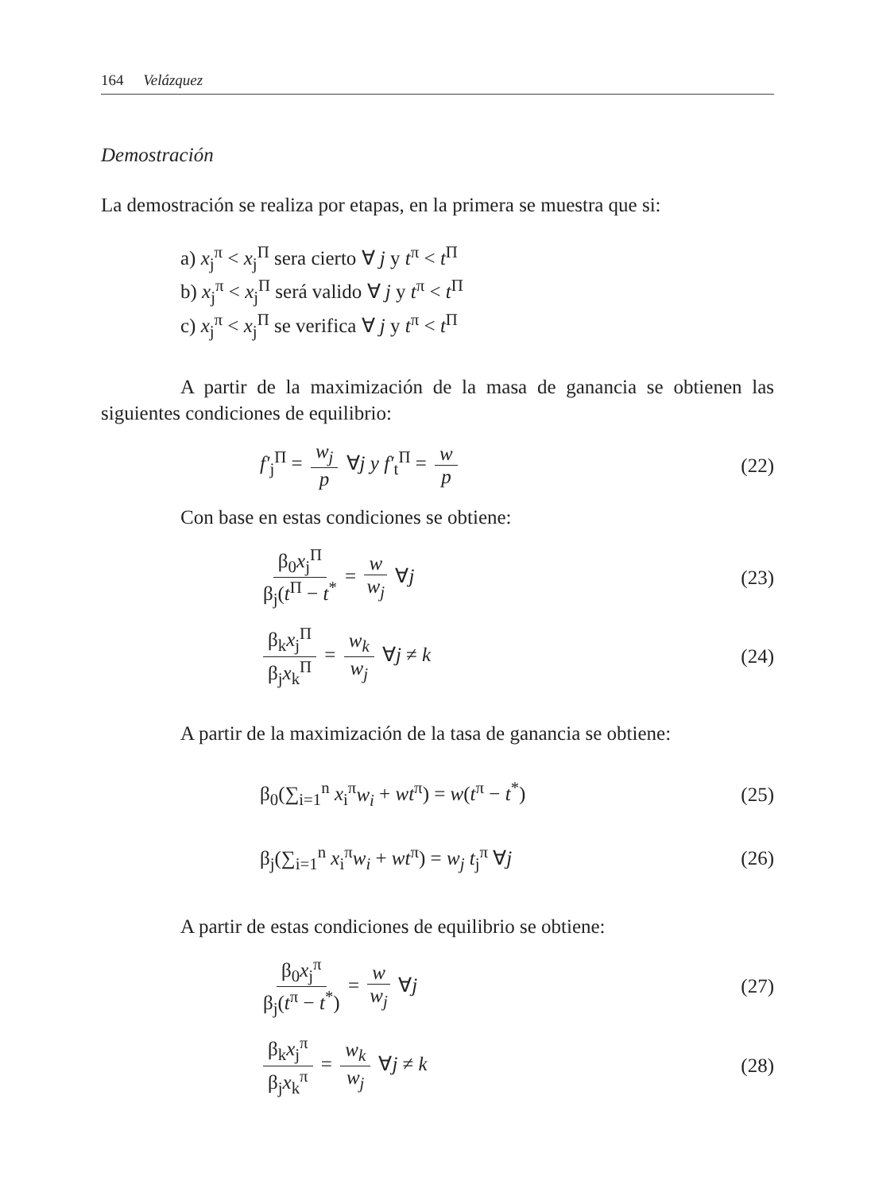164 Velázquez
Demostración
La demostración se realiza por etapas, en la primera se muestra que si:
a) x<sub>j</sub><sup>π</sup> < x<sub>j</sub><sup>Π</sup> sera cierto ∀ j y t<sup>π</sup> < t<sup>Π</sup>
b) x<sub>j</sub><sup>π</sup> < x<sub>j</sub><sup>Π</sup> será valido ∀ j y t<sup>π</sup> < t<sup>Π</sup>
c) x<sub>j</sub><sup>π</sup> < x<sub>j</sub><sup>Π</sup> se verifica ∀ j y t<sup>π</sup> < t<sup>Π</sup>
A partir de la maximización de la masa de ganancia se obtienen las siguientes condiciones de equilibrio:
f′<sub>j</sub><sup>Π</sup> = w<sub>j</sub> p ∀j y f′<sub>t</sub><sup>Π</sup> = w p (22)
Con base en estas condiciones se obtiene:
β<sub>0</sub>x<sub>j</sub><sup>Π</sup> β<sub>j</sub>(t<sup>Π</sup> − t<sup>*</sup> = w w<sub>j</sub> ∀j (23)
β<sub>k</sub>x<sub>j</sub><sup>Π</sup> β<sub>j</sub>x<sub>k</sub><sup>Π</sup> = w<sub>k</sub> w<sub>j</sub> ∀j ≠ k (24)
A partir de la maximización de la tasa de ganancia se obtiene:
β<sub>0</sub>(∑<sub>i=1</sub><sup>n</sup> x<sub>i</sub><sup>π</sup>w<sub>i</sub> + wt<sup>π</sup>) = w(t<sup>π</sup> − t<sup>*</sup>) (25)
β<sub>j</sub>(∑<sub>i=1</sub><sup>n</sup> x<sub>i</sub><sup>π</sup>w<sub>i</sub> + wt<sup>π</sup>) = w<sub>j</sub> t<sub>j</sub><sup>π</sup> ∀j (26)
A partir de estas condiciones de equilibrio se obtiene:
β<sub>0</sub>x<sub>j</sub><sup>π</sup> β<sub>j</sub>(t<sup>π</sup> − t<sup>*</sup>) = w w<sub>j</sub> ∀j (27)
β<sub>k</sub>x<sub>j</sub><sup>π</sup> β<sub>j</sub>x<sub>k</sub><sup>π</sup> = w<sub>k</sub> w<sub>j</sub> ∀j ≠ k (28)